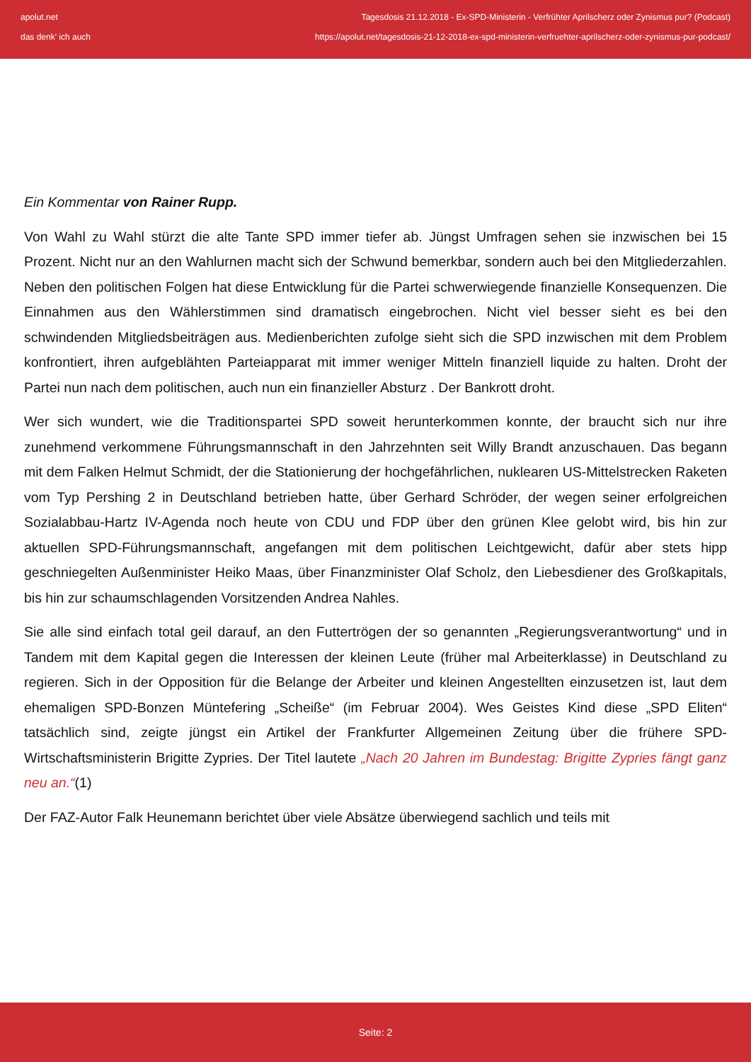apolut.net
das denk' ich auch
Tagesdosis 21.12.2018 - Ex-SPD-Ministerin - Verfrühter Aprilscherz oder Zynismus pur? (Podcast)
https://apolut.net/tagesdosis-21-12-2018-ex-spd-ministerin-verfruehter-aprilscherz-oder-zynismus-pur-podcast/
Ein Kommentar von Rainer Rupp.
Von Wahl zu Wahl stürzt die alte Tante SPD immer tiefer ab. Jüngst Umfragen sehen sie inzwischen bei 15 Prozent. Nicht nur an den Wahlurnen macht sich der Schwund bemerkbar, sondern auch bei den Mitgliederzahlen. Neben den politischen Folgen hat diese Entwicklung für die Partei schwerwiegende finanzielle Konsequenzen. Die Einnahmen aus den Wählerstimmen sind dramatisch eingebrochen. Nicht viel besser sieht es bei den schwindenden Mitgliedsbeiträgen aus. Medienberichten zufolge sieht sich die SPD inzwischen mit dem Problem konfrontiert, ihren aufgeblähten Parteiapparat mit immer weniger Mitteln finanziell liquide zu halten. Droht der Partei nun nach dem politischen, auch nun ein finanzieller Absturz . Der Bankrott droht.
Wer sich wundert, wie die Traditionspartei SPD soweit herunterkommen konnte, der braucht sich nur ihre zunehmend verkommene Führungsmannschaft in den Jahrzehnten seit Willy Brandt anzuschauen. Das begann mit dem Falken Helmut Schmidt, der die Stationierung der hochgefährlichen, nuklearen US-Mittelstrecken Raketen vom Typ Pershing 2 in Deutschland betrieben hatte, über Gerhard Schröder, der wegen seiner erfolgreichen Sozialabbau-Hartz IV-Agenda noch heute von CDU und FDP über den grünen Klee gelobt wird, bis hin zur aktuellen SPD-Führungsmannschaft, angefangen mit dem politischen Leichtgewicht, dafür aber stets hipp geschniegelten Außenminister Heiko Maas, über Finanzminister Olaf Scholz, den Liebesdiener des Großkapitals, bis hin zur schaumschlagenden Vorsitzenden Andrea Nahles.
Sie alle sind einfach total geil darauf, an den Futtertrögen der so genannten „Regierungsverantwortung“ und in Tandem mit dem Kapital gegen die Interessen der kleinen Leute (früher mal Arbeiterklasse) in Deutschland zu regieren. Sich in der Opposition für die Belange der Arbeiter und kleinen Angestellten einzusetzen ist, laut dem ehemaligen SPD-Bonzen Müntefering „Scheiße“ (im Februar 2004). Wes Geistes Kind diese „SPD Eliten“ tatsächlich sind, zeigte jüngst ein Artikel der Frankfurter Allgemeinen Zeitung über die frühere SPD-Wirtschaftsministerin Brigitte Zypries. Der Titel lautete „Nach 20 Jahren im Bundestag: Brigitte Zypries fängt ganz neu an.“(1)
Der FAZ-Autor Falk Heunemann berichtet über viele Absätze überwiegend sachlich und teils mit
Seite: 2